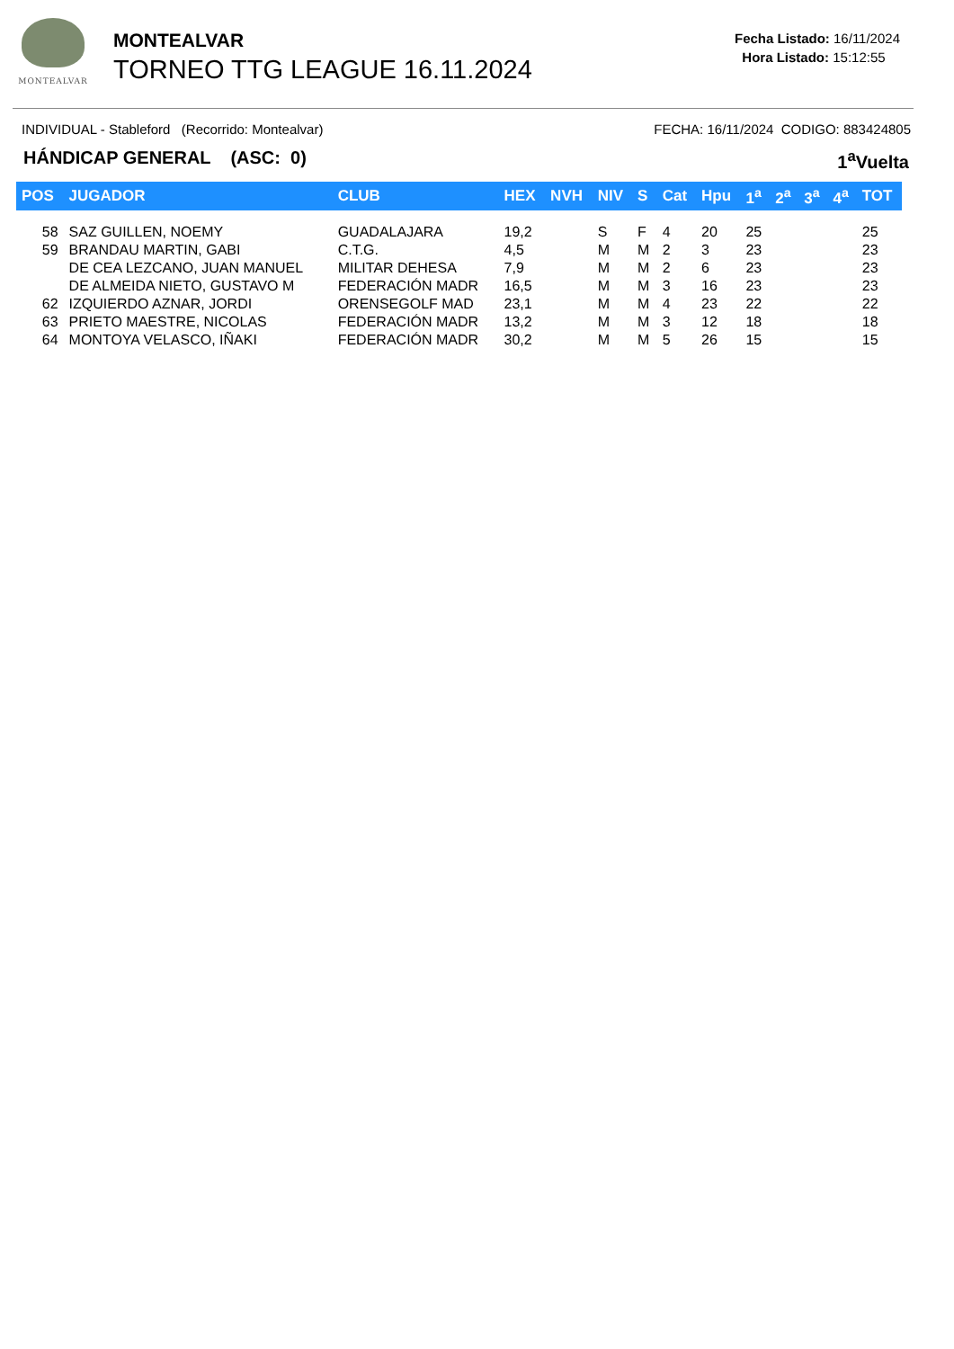MONTEALVAR
MONTEALVAR
TORNEO TTG LEAGUE 16.11.2024
Fecha Listado: 16/11/2024
Hora Listado: 15:12:55
INDIVIDUAL - Stableford (Recorrido: Montealvar) FECHA: 16/11/2024 CODIGO: 883424805
HÁNDICAP GENERAL (ASC: 0) 1<sup>a</sup>Vuelta
| POS | JUGADOR | CLUB | HEX | NVH | NIV | S | Cat | Hpu | 1<sup>a</sup> | 2<sup>a</sup> | 3<sup>a</sup> | 4<sup>a</sup> | TOT |
| --- | --- | --- | --- | --- | --- | --- | --- | --- | --- | --- | --- | --- | --- |
| 58 | SAZ GUILLEN, NOEMY | GUADALAJARA | 19,2 | | S | F | 4 | 20 | 25 | | | | 25 |
| 59 | BRANDAU MARTIN, GABI | C.T.G. | 4,5 | | M | M | 2 | 3 | 23 | | | | 23 |
| | DE CEA LEZCANO, JUAN MANUEL | MILITAR DEHESA | 7,9 | | M | M | 2 | 6 | 23 | | | | 23 |
| | DE ALMEIDA NIETO, GUSTAVO M | FEDERACIÓN MADR | 16,5 | | M | M | 3 | 16 | 23 | | | | 23 |
| 62 | IZQUIERDO AZNAR, JORDI | ORENSEGOLF MAD | 23,1 | | M | M | 4 | 23 | 22 | | | | 22 |
| 63 | PRIETO MAESTRE, NICOLAS | FEDERACIÓN MADR | 13,2 | | M | M | 3 | 12 | 18 | | | | 18 |
| 64 | MONTOYA VELASCO, IÑAKI | FEDERACIÓN MADR | 30,2 | | M | M | 5 | 26 | 15 | | | | 15 |